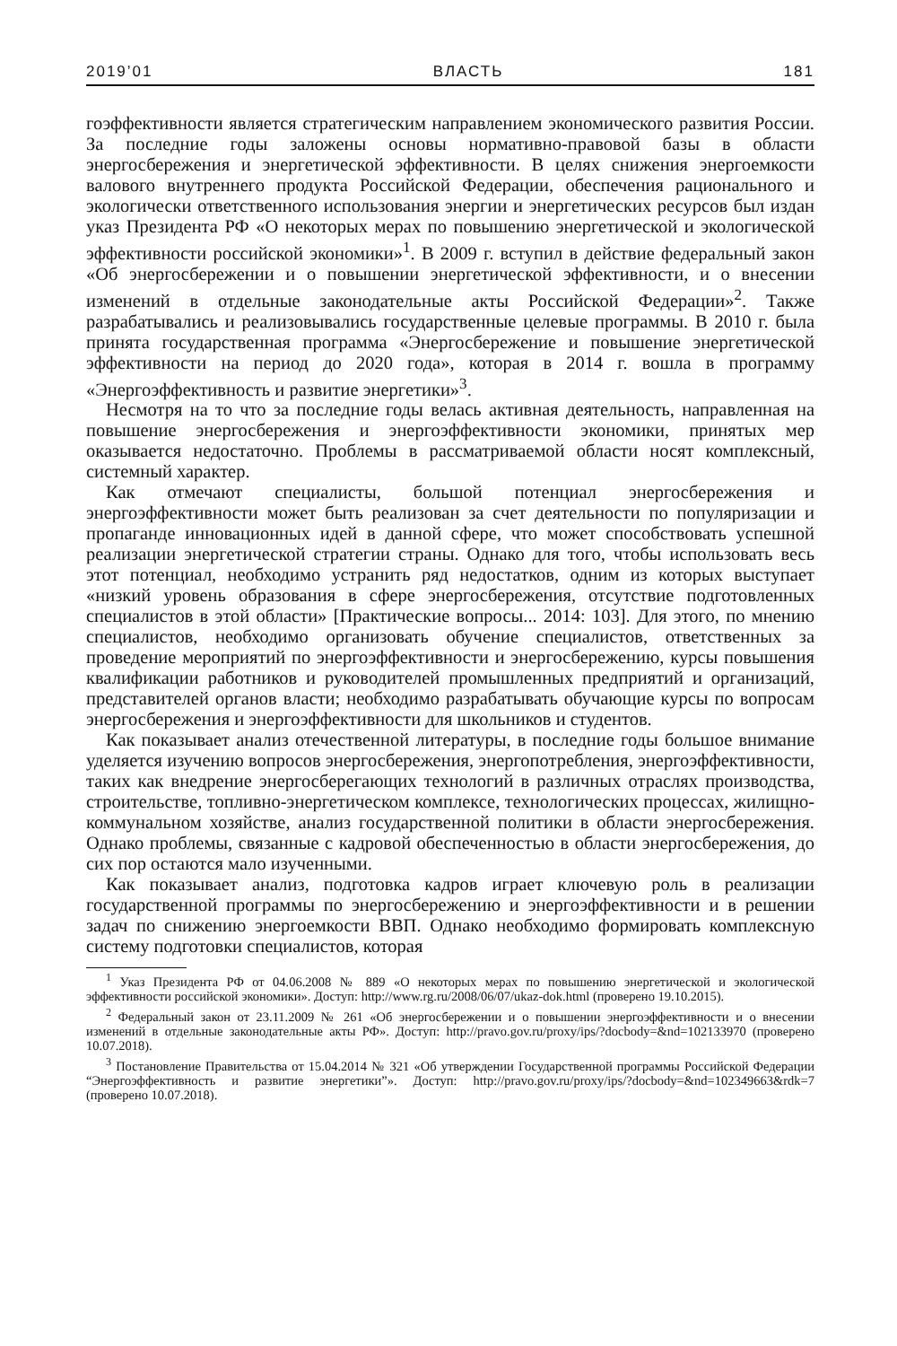2019’01 ВЛАСТЬ 181
гоэффективности является стратегическим направлением экономического развития России. За последние годы заложены основы нормативно-правовой базы в области энергосбережения и энергетической эффективности. В целях снижения энергоемкости валового внутреннего продукта Российской Федерации, обеспечения рационального и экологически ответственного использования энергии и энергетических ресурсов был издан указ Президента РФ «О некоторых мерах по повышению энергетической и экологической эффективности российской экономики»<sup>1</sup>. В 2009 г. вступил в действие федеральный закон «Об энергосбережении и о повышении энергетической эффективности, и о внесении изменений в отдельные законодательные акты Российской Федерации»<sup>2</sup>. Также разрабатывались и реализовывались государственные целевые программы. В 2010 г. была принята государственная программа «Энергосбережение и повышение энергетической эффективности на период до 2020 года», которая в 2014 г. вошла в программу «Энергоэффективность и развитие энергетики»<sup>3</sup>.
Несмотря на то что за последние годы велась активная деятельность, направленная на повышение энергосбережения и энергоэффективности экономики, принятых мер оказывается недостаточно. Проблемы в рассматриваемой области носят комплексный, системный характер.
Как отмечают специалисты, большой потенциал энергосбережения и энергоэффективности может быть реализован за счет деятельности по популяризации и пропаганде инновационных идей в данной сфере, что может способствовать успешной реализации энергетической стратегии страны. Однако для того, чтобы использовать весь этот потенциал, необходимо устранить ряд недостатков, одним из которых выступает «низкий уровень образования в сфере энергосбережения, отсутствие подготовленных специалистов в этой области» [Практические вопросы... 2014: 103]. Для этого, по мнению специалистов, необходимо организовать обучение специалистов, ответственных за проведение мероприятий по энергоэффективности и энергосбережению, курсы повышения квалификации работников и руководителей промышленных предприятий и организаций, представителей органов власти; необходимо разрабатывать обучающие курсы по вопросам энергосбережения и энергоэффективности для школьников и студентов.
Как показывает анализ отечественной литературы, в последние годы большое внимание уделяется изучению вопросов энергосбережения, энергопотребления, энергоэффективности, таких как внедрение энергосберегающих технологий в различных отраслях производства, строительстве, топливно-энергетическом комплексе, технологических процессах, жилищно-коммунальном хозяйстве, анализ государственной политики в области энергосбережения. Однако проблемы, связанные с кадровой обеспеченностью в области энергосбережения, до сих пор остаются мало изученными.
Как показывает анализ, подготовка кадров играет ключевую роль в реализации государственной программы по энергосбережению и энергоэффективности и в решении задач по снижению энергоемкости ВВП. Однако необходимо формировать комплексную систему подготовки специалистов, которая
<sup>1</sup> Указ Президента РФ от 04.06.2008 № 889 «О некоторых мерах по повышению энергетической и экологической эффективности российской экономики». Доступ: http://www.rg.ru/2008/06/07/ukaz-dok.html (проверено 19.10.2015).
<sup>2</sup> Федеральный закон от 23.11.2009 № 261 «Об энергосбережении и о повышении энергоэффективности и о внесении изменений в отдельные законодательные акты РФ». Доступ: http://pravo.gov.ru/proxy/ips/?docbody=&nd=102133970 (проверено 10.07.2018).
<sup>3</sup> Постановление Правительства от 15.04.2014 № 321 «Об утверждении Государственной программы Российской Федерации “Энергоэффективность и развитие энергетики”». Доступ: http://pravo.gov.ru/proxy/ips/?docbody=&nd=102349663&rdk=7 (проверено 10.07.2018).